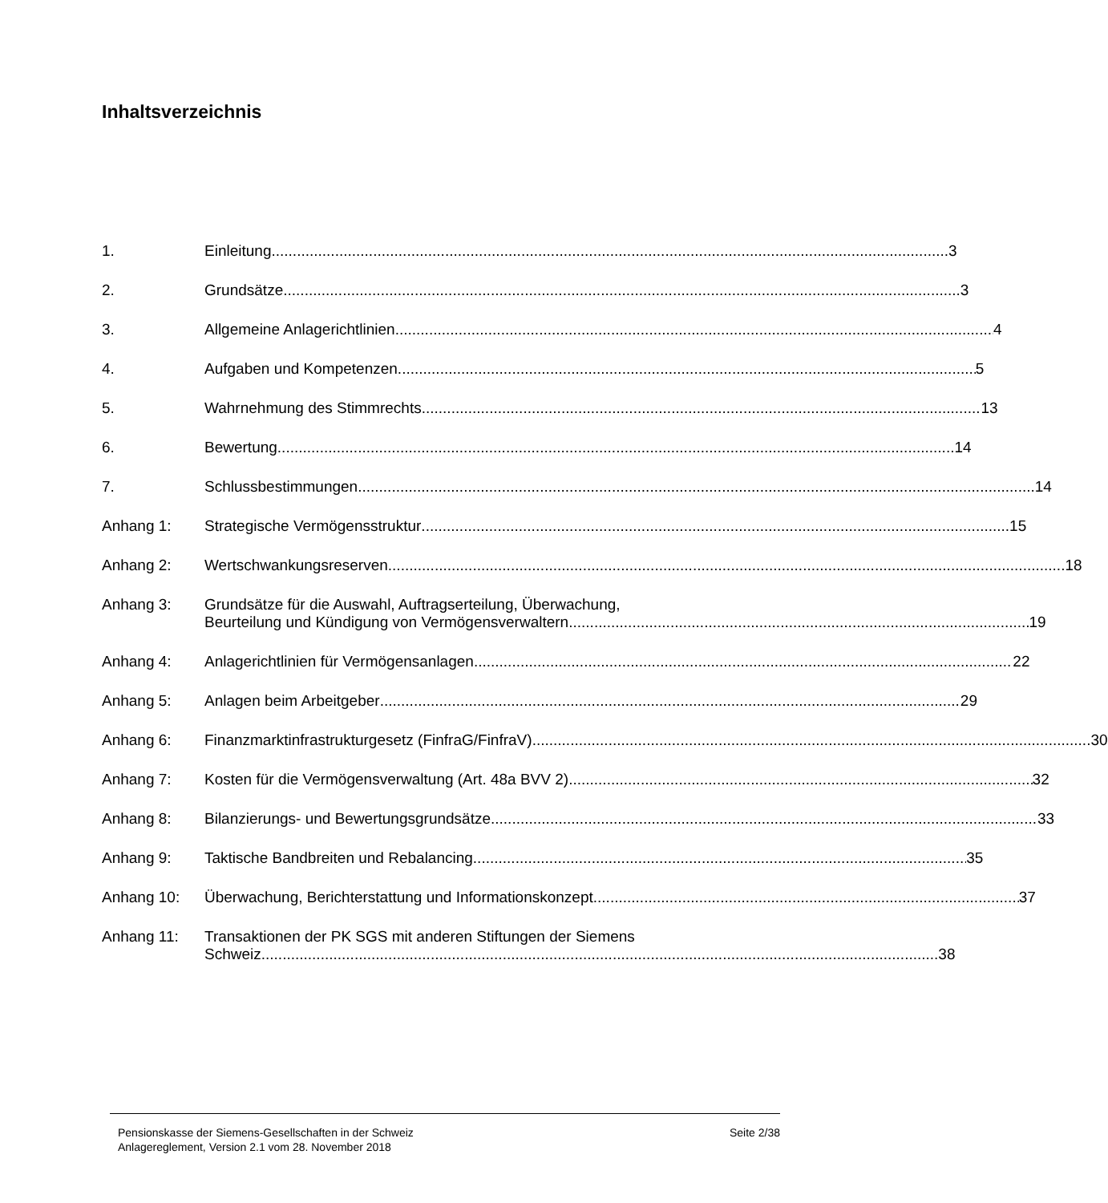Inhaltsverzeichnis
1. Einleitung 3
2. Grundsätze 3
3. Allgemeine Anlagerichtlinien 4
4. Aufgaben und Kompetenzen 5
5. Wahrnehmung des Stimmrechts 13
6. Bewertung 14
7. Schlussbestimmungen 14
Anhang 1: Strategische Vermögensstruktur 15
Anhang 2: Wertschwankungsreserven 18
Anhang 3: Grundsätze für die Auswahl, Auftragserteilung, Überwachung,
Beurteilung und Kündigung von Vermögensverwaltern 19
Anhang 4: Anlagerichtlinien für Vermögensanlagen 22
Anhang 5: Anlagen beim Arbeitgeber 29
Anhang 6: Finanzmarktinfrastrukturgesetz (FinfraG/FinfraV) 30
Anhang 7: Kosten für die Vermögensverwaltung (Art. 48a BVV 2) 32
Anhang 8: Bilanzierungs- und Bewertungsgrundsätze 33
Anhang 9: Taktische Bandbreiten und Rebalancing 35
Anhang 10: Überwachung, Berichterstattung und Informationskonzept 37
Anhang 11: Transaktionen der PK SGS mit anderen Stiftungen der Siemens
Schweiz 38
Pensionskasse der Siemens-Gesellschaften in der Schweiz
Anlagereglement, Version 2.1 vom 28. November 2018
Seite 2/38